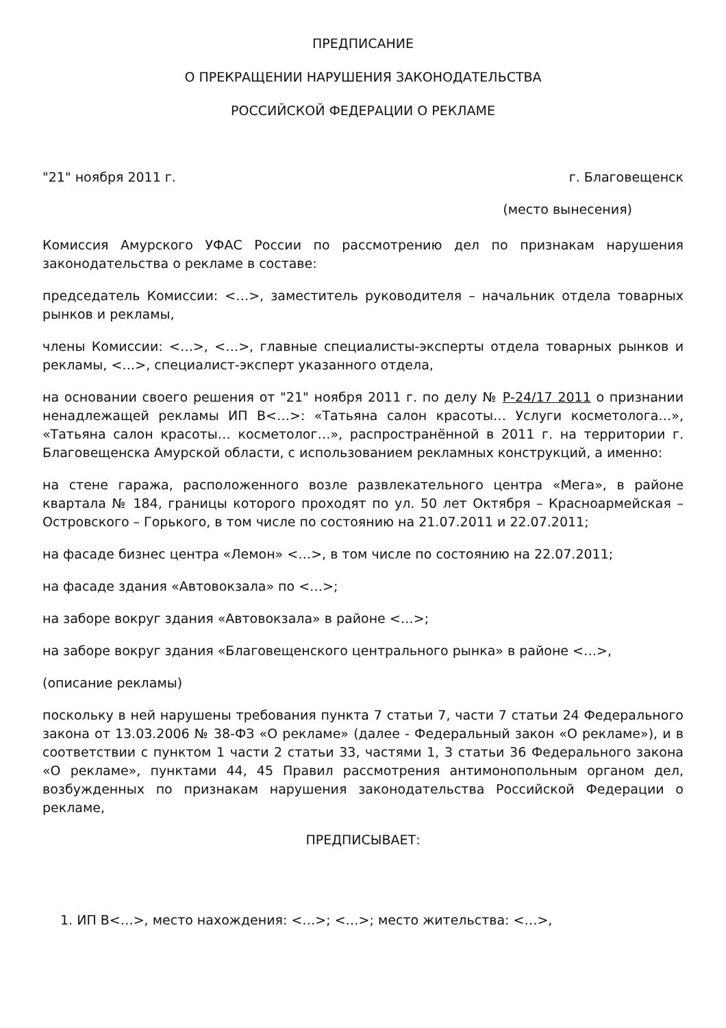ПРЕДПИСАНИЕ
О ПРЕКРАЩЕНИИ НАРУШЕНИЯ ЗАКОНОДАТЕЛЬСТВА
РОССИЙСКОЙ ФЕДЕРАЦИИ О РЕКЛАМЕ
"21" ноября 2011 г. г. Благовещенск
(место вынесения)
Комиссия Амурского УФАС России по рассмотрению дел по признакам нарушения законодательства о рекламе в составе:
председатель Комиссии: <…>, заместитель руководителя – начальник отдела товарных рынков и рекламы,
члены Комиссии: <…>, <…>, главные специалисты-эксперты отдела товарных рынков и рекламы, <…>, специалист-эксперт указанного отдела,
на основании своего решения от "21" ноября 2011 г. по делу № Р-24/17 2011 о признании ненадлежащей рекламы ИП В<…>: «Татьяна салон красоты… Услуги косметолога…», «Татьяна салон красоты… косметолог…», распространённой в 2011 г. на территории г. Благовещенска Амурской области, с использованием рекламных конструкций, а именно:
на стене гаража, расположенного возле развлекательного центра «Мега», в районе квартала № 184, границы которого проходят по ул. 50 лет Октября – Красноармейская – Островского – Горького, в том числе по состоянию на 21.07.2011 и 22.07.2011;
на фасаде бизнес центра «Лемон» <…>, в том числе по состоянию на 22.07.2011;
на фасаде здания «Автовокзала» по <…>;
на заборе вокруг здания «Автовокзала» в районе <…>;
на заборе вокруг здания «Благовещенского центрального рынка» в районе <…>,
(описание рекламы)
поскольку в ней нарушены требования пункта 7 статьи 7, части 7 статьи 24 Федерального закона от 13.03.2006 № 38-ФЗ «О рекламе» (далее - Федеральный закон «О рекламе»), и в соответствии с пунктом 1 части 2 статьи 33, частями 1, 3 статьи 36 Федерального закона «О рекламе», пунктами 44, 45 Правил рассмотрения антимонопольным органом дел, возбужденных по признакам нарушения законодательства Российской Федерации о рекламе,
ПРЕДПИСЫВАЕТ:
1. ИП В<…>, место нахождения: <…>; <…>; место жительства: <…>,